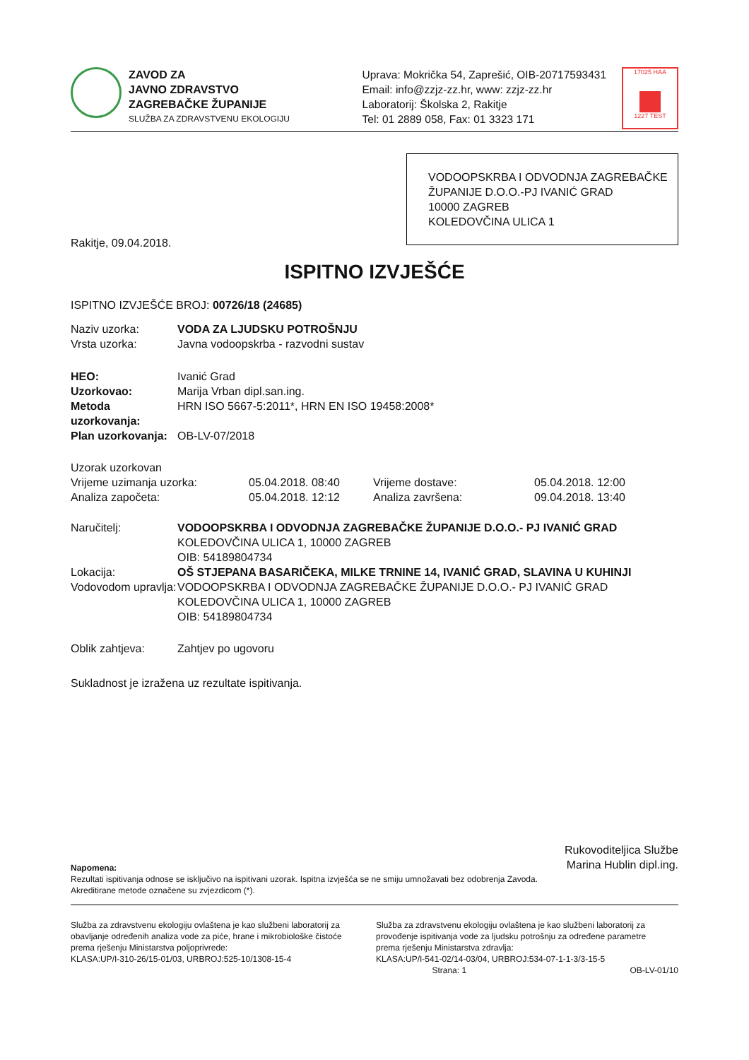ZAVOD ZA
JAVNO ZDRAVSTVO
ZAGREBAČKE ŽUPANIJE
SLUŽBA ZA ZDRAVSTVENU EKOLOGIJU
Uprava: Mokrička 54, Zaprešić, OIB-20717593431
Email: info@zzjz-zz.hr, www: zzjz-zz.hr
Laboratorij: Školska 2, Rakitje
Tel: 01 2889 058, Fax: 01 3323 171
17025 HAA
1227 TEST
VODOOPSKRBA I ODVODNJA ZAGREBAČKE ŽUPANIJE D.O.O.-PJ IVANIĆ GRAD
10000 ZAGREB
KOLEDOVČINA ULICA 1
Rakitje, 09.04.2018.
ISPITNO IZVJEŠĆE
ISPITNO IZVJEŠĆE BROJ: 00726/18 (24685)
Naziv uzorka: VODA ZA LJUDSKU POTROŠNJU
Vrsta uzorka: Javna vodoopskrba - razvodni sustav
HEO: Ivanić Grad
Uzorkovao: Marija Vrban dipl.san.ing.
Metoda uzorkovanja: HRN ISO 5667-5:2011*, HRN EN ISO 19458:2008*
Plan uzorkovanja: OB-LV-07/2018
| Uzorak uzorkovan | | | |
| Vrijeme uzimanja uzorka: | 05.04.2018. 08:40 | Vrijeme dostave: | 05.04.2018. 12:00 |
| Analiza započeta: | 05.04.2018. 12:12 | Analiza završena: | 09.04.2018. 13:40 |
Naručitelj: VODOOPSKRBA I ODVODNJA ZAGREBAČKE ŽUPANIJE D.O.O.- PJ IVANIĆ GRAD
KOLEDOVČINA ULICA 1, 10000 ZAGREB
OIB: 54189804734
Lokacija: OŠ STJEPANA BASARIČEKA, MILKE TRNINE 14, IVANIĆ GRAD, SLAVINA U KUHINJI
Vodovodom upravlja:
VODOOPSKRBA I ODVODNJA ZAGREBAČKE ŽUPANIJE D.O.O.- PJ IVANIĆ GRAD
KOLEDOVČINA ULICA 1, 10000 ZAGREB
OIB: 54189804734
Oblik zahtjeva: Zahtjev po ugovoru
Sukladnost je izražena uz rezultate ispitivanja.
Rukovoditeljica Službe
Marina Hublin dipl.ing.
Napomena:
Rezultati ispitivanja odnose se isključivo na ispitivani uzorak. Ispitna izvješća se ne smiju umnožavati bez odobrenja Zavoda.
Akreditirane metode označene su zvjezdicom (*).
Služba za zdravstvenu ekologiju ovlaštena je kao službeni laboratorij za obavljanje određenih analiza vode za piće, hrane i mikrobiološke čistoće prema rješenju Ministarstva poljoprivrede:
KLASA:UP/I-310-26/15-01/03, URBROJ:525-10/1308-15-4
Služba za zdravstvenu ekologiju ovlaštena je kao službeni laboratorij za provođenje ispitivanja vode za ljudsku potrošnju za određene parametre prema rješenju Ministarstva zdravlja:
KLASA:UP/I-541-02/14-03/04, URBROJ:534-07-1-1-3/3-15-5
Strana: 1 OB-LV-01/10